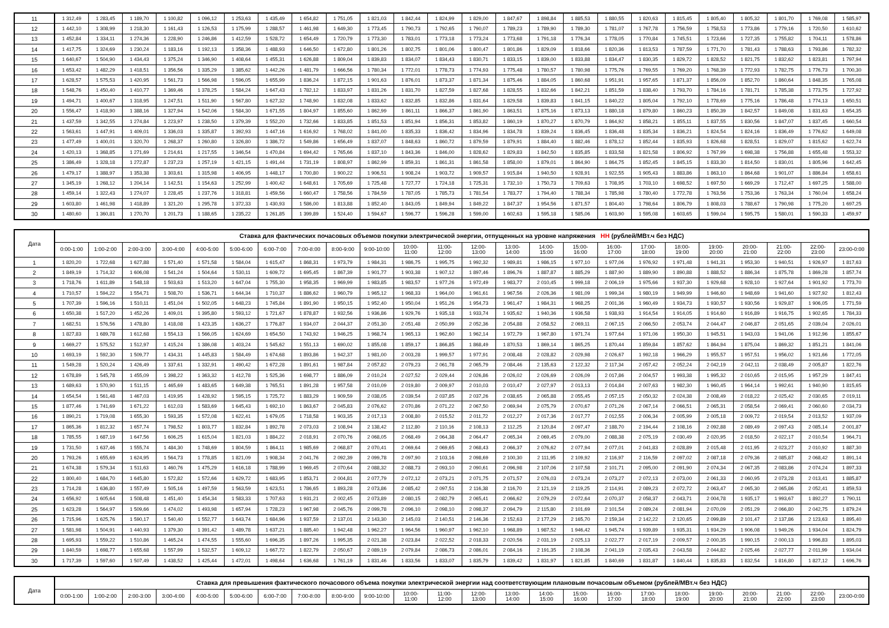| 11 | 1 312,49 | 1 283,45 | 1 189,70 | 1 100,82 | 1 096,12 | 1 253,63 | 1 435,49 | 1 654,82 | 1 751,05 | 1 821,03 | 1 842,44 | 1 824,99 | 1 829,00 | 1 847,67 | 1 898,84 | 1 885,53 | 1 880,55 | 1 820,63 | 1 815,45 | 1 805,40 | 1 805,32 | 1 801,70 | 1 769,08 | 1 585,97 |
| 12 | 1 442,10 | 1 308,99 | 1 218,30 | 1 161,43 | 1 126,53 | 1 175,99 | 1 288,57 | 1 461,98 | 1 649,30 | 1 773,45 | 1 790,73 | 1 792,65 | 1 790,07 | 1 789,23 | 1 789,90 | 1 789,30 | 1 781,07 | 1 767,78 | 1 756,59 | 1 758,53 | 1 773,86 | 1 779,16 | 1 720,50 | 1 610,62 |
| 13 | 1 452,84 | 1 334,11 | 1 274,36 | 1 228,90 | 1 246,86 | 1 412,59 | 1 528,72 | 1 654,49 | 1 720,79 | 1 773,30 | 1 783,01 | 1 773,18 | 1 773,24 | 1 773,68 | 1 791,18 | 1 776,34 | 1 778,05 | 1 770,84 | 1 745,51 | 1 723,66 | 1 727,35 | 1 755,82 | 1 704,11 | 1 578,86 |
| 14 | 1 417,75 | 1 324,69 | 1 230,24 | 1 183,16 | 1 192,13 | 1 358,36 | 1 488,93 | 1 646,50 | 1 672,80 | 1 801,26 | 1 802,75 | 1 801,06 | 1 800,47 | 1 801,86 | 1 829,09 | 1 818,66 | 1 820,36 | 1 813,53 | 1 787,59 | 1 771,70 | 1 781,43 | 1 788,63 | 1 793,86 | 1 782,32 |
| 15 | 1 640,67 | 1 504,90 | 1 434,43 | 1 375,24 | 1 346,90 | 1 408,64 | 1 455,31 | 1 626,88 | 1 809,04 | 1 839,83 | 1 834,07 | 1 834,43 | 1 830,71 | 1 833,15 | 1 839,00 | 1 833,88 | 1 834,47 | 1 830,35 | 1 829,72 | 1 828,52 | 1 821,75 | 1 832,62 | 1 823,81 | 1 797,94 |
| 16 | 1 653,42 | 1 482,29 | 1 418,51 | 1 356,56 | 1 335,29 | 1 385,62 | 1 442,26 | 1 481,79 | 1 666,56 | 1 780,34 | 1 772,01 | 1 778,73 | 1 774,93 | 1 775,48 | 1 780,57 | 1 780,98 | 1 775,76 | 1 769,55 | 1 769,20 | 1 768,39 | 1 772,93 | 1 782,75 | 1 776,73 | 1 700,30 |
| 17 | 1 628,57 | 1 575,53 | 1 420,95 | 1 561,73 | 1 566,98 | 1 596,05 | 1 655,99 | 1 836,24 | 1 872,15 | 1 901,63 | 1 876,01 | 1 873,37 | 1 871,34 | 1 875,46 | 1 884,05 | 1 860,68 | 1 951,91 | 1 957,65 | 1 871,37 | 1 856,09 | 1 852,70 | 1 860,64 | 1 848,35 | 1 765,08 |
| 18 | 1 548,76 | 1 450,40 | 1 410,77 | 1 369,46 | 1 378,25 | 1 584,24 | 1 647,43 | 1 782,12 | 1 833,97 | 1 831,26 | 1 831,70 | 1 827,59 | 1 827,68 | 1 828,55 | 1 832,66 | 1 842,21 | 1 851,59 | 1 838,40 | 1 793,70 | 1 784,16 | 1 781,71 | 1 785,38 | 1 773,75 | 1 727,92 |
| 19 | 1 494,71 | 1 400,67 | 1 318,95 | 1 247,51 | 1 511,90 | 1 567,80 | 1 627,32 | 1 748,90 | 1 832,08 | 1 833,62 | 1 832,85 | 1 832,86 | 1 831,64 | 1 829,58 | 1 839,83 | 1 841,15 | 1 840,22 | 1 805,04 | 1 792,10 | 1 778,69 | 1 775,16 | 1 786,48 | 1 774,13 | 1 650,51 |
| 20 | 1 556,47 | 1 418,90 | 1 388,16 | 1 327,94 | 1 542,06 | 1 584,30 | 1 671,55 | 1 804,97 | 1 855,60 | 1 862,99 | 1 861,11 | 1 866,37 | 1 861,90 | 1 863,51 | 1 875,16 | 1 873,13 | 1 880,18 | 1 879,80 | 1 860,23 | 1 850,39 | 1 842,57 | 1 849,08 | 1 831,63 | 1 654,35 |
| 21 | 1 437,59 | 1 342,55 | 1 274,84 | 1 223,97 | 1 238,50 | 1 379,39 | 1 552,20 | 1 732,66 | 1 833,85 | 1 851,53 | 1 851,94 | 1 856,31 | 1 853,82 | 1 860,19 | 1 870,27 | 1 870,79 | 1 864,92 | 1 858,21 | 1 855,11 | 1 837,55 | 1 830,56 | 1 847,07 | 1 837,45 | 1 660,54 |
| 22 | 1 563,61 | 1 447,91 | 1 409,01 | 1 336,03 | 1 335,87 | 1 392,93 | 1 447,16 | 1 616,92 | 1 768,02 | 1 841,00 | 1 835,33 | 1 836,42 | 1 834,96 | 1 834,78 | 1 839,24 | 1 836,45 | 1 836,48 | 1 835,34 | 1 836,21 | 1 824,54 | 1 824,16 | 1 836,49 | 1 776,62 | 1 649,08 |
| 23 | 1 477,49 | 1 400,01 | 1 320,70 | 1 268,37 | 1 260,80 | 1 326,80 | 1 386,72 | 1 549,86 | 1 656,49 | 1 837,07 | 1 848,63 | 1 860,72 | 1 879,59 | 1 879,91 | 1 884,40 | 1 882,46 | 1 878,12 | 1 852,44 | 1 835,93 | 1 826,68 | 1 828,51 | 1 829,07 | 1 815,62 | 1 622,74 |
| 24 | 1 420,13 | 1 368,85 | 1 271,69 | 1 214,61 | 1 217,55 | 1 346,54 | 1 470,84 | 1 694,42 | 1 765,66 | 1 837,10 | 1 843,36 | 1 846,00 | 1 828,62 | 1 829,83 | 1 842,50 | 1 835,85 | 1 833,58 | 1 821,58 | 1 806,92 | 1 767,99 | 1 698,38 | 1 756,88 | 1 655,48 | 1 553,32 |
| 25 | 1 386,49 | 1 328,18 | 1 272,87 | 1 237,23 | 1 257,19 | 1 421,15 | 1 491,44 | 1 731,19 | 1 808,97 | 1 862,99 | 1 859,31 | 1 861,31 | 1 861,58 | 1 858,00 | 1 879,01 | 1 864,90 | 1 864,75 | 1 852,45 | 1 845,15 | 1 833,30 | 1 814,50 | 1 830,01 | 1 805,96 | 1 642,45 |
| 26 | 1 479,17 | 1 388,97 | 1 353,38 | 1 303,61 | 1 315,98 | 1 406,95 | 1 448,17 | 1 700,80 | 1 900,22 | 1 906,51 | 1 908,24 | 1 903,72 | 1 909,57 | 1 915,84 | 1 940,50 | 1 928,91 | 1 922,55 | 1 905,43 | 1 883,86 | 1 863,10 | 1 864,68 | 1 901,07 | 1 886,84 | 1 658,61 |
| 27 | 1 345,19 | 1 268,12 | 1 204,14 | 1 142,51 | 1 154,63 | 1 252,99 | 1 400,42 | 1 648,61 | 1 705,69 | 1 725,48 | 1 727,77 | 1 724,18 | 1 725,31 | 1 732,10 | 1 750,73 | 1 709,63 | 1 708,95 | 1 703,10 | 1 698,52 | 1 697,50 | 1 669,29 | 1 712,47 | 1 697,25 | 1 588,00 |
| 28 | 1 459,14 | 1 322,43 | 1 274,07 | 1 228,45 | 1 237,76 | 1 318,81 | 1 459,56 | 1 660,47 | 1 758,56 | 1 784,59 | 1 787,05 | 1 785,73 | 1 781,54 | 1 783,77 | 1 794,40 | 1 788,34 | 1 785,98 | 1 780,40 | 1 772,78 | 1 763,56 | 1 753,36 | 1 763,34 | 1 760,04 | 1 658,24 |
| 29 | 1 603,80 | 1 461,98 | 1 418,89 | 1 321,20 | 1 295,78 | 1 372,33 | 1 430,93 | 1 586,00 | 1 813,88 | 1 852,40 | 1 843,05 | 1 849,94 | 1 849,22 | 1 847,37 | 1 954,56 | 1 871,57 | 1 804,40 | 1 798,64 | 1 806,79 | 1 808,03 | 1 788,67 | 1 790,98 | 1 775,20 | 1 697,25 |
| 30 | 1 480,60 | 1 360,81 | 1 270,70 | 1 201,73 | 1 188,65 | 1 235,22 | 1 261,85 | 1 399,89 | 1 524,40 | 1 594,67 | 1 596,77 | 1 596,28 | 1 599,00 | 1 602,63 | 1 595,18 | 1 585,06 | 1 603,90 | 1 595,08 | 1 603,65 | 1 599,04 | 1 595,75 | 1 580,01 | 1 590,33 | 1 459,97 |
| Дата | Ставка для фактических почасовых объемов покупки электрической энергии, отпущенных на уровне напряжения НН (рублей/МВт.ч без НДС) | | | | | | | | | | | | | | | | | | | | | | | |
| --- | --- | --- | --- | --- | --- | --- | --- | --- | --- | --- | --- | --- | --- | --- | --- | --- | --- | --- | --- | --- | --- | --- | --- | --- |
| | 0:00-1:00 | 1:00-2:00 | 2:00-3:00 | 3:00-4:00 | 4:00-5:00 | 5:00-6:00 | 6:00-7:00 | 7:00-8:00 | 8:00-9:00 | 9:00-10:00 | 10:00- 11:00 | 11:00- 12:00 | 12:00- 13:00 | 13:00- 14:00 | 14:00- 15:00 | 15:00- 16:00 | 16:00- 17:00 | 17:00- 18:00 | 18:00- 19:00 | 19:00- 20:00 | 20:00- 21:00 | 21:00- 22:00 | 22:00- 23:00 | 23:00-0:00 |
| 1 | 1 820,20 | 1 722,68 | 1 627,88 | 1 571,40 | 1 571,58 | 1 584,04 | 1 615,47 | 1 868,31 | 1 973,79 | 1 984,31 | 1 986,75 | 1 995,75 | 1 992,32 | 1 989,81 | 1 986,15 | 1 977,10 | 1 977,06 | 1 976,92 | 1 971,48 | 1 941,31 | 1 953,30 | 1 940,51 | 1 926,97 | 1 817,63 |
| 2 | 1 849,19 | 1 714,32 | 1 606,08 | 1 541,24 | 1 504,64 | 1 530,11 | 1 609,72 | 1 695,45 | 1 867,39 | 1 901,77 | 1 903,38 | 1 907,12 | 1 897,46 | 1 896,76 | 1 887,87 | 1 885,29 | 1 887,90 | 1 889,90 | 1 890,88 | 1 888,52 | 1 886,34 | 1 875,78 | 1 869,28 | 1 857,74 |
| 3 | 1 718,76 | 1 611,89 | 1 548,18 | 1 503,63 | 1 513,20 | 1 647,04 | 1 755,30 | 1 958,35 | 1 969,99 | 1 983,85 | 1 983,57 | 1 977,26 | 1 972,49 | 1 983,77 | 2 010,45 | 1 999,18 | 2 006,19 | 1 975,66 | 1 937,30 | 1 929,68 | 1 928,10 | 1 927,64 | 1 901,92 | 1 773,70 |
| 4 | 1 710,57 | 1 594,22 | 1 554,71 | 1 508,70 | 1 536,71 | 1 644,34 | 1 710,37 | 1 886,62 | 1 960,79 | 1 965,12 | 1 968,33 | 1 964,00 | 1 961,61 | 1 967,56 | 2 026,36 | 1 981,09 | 1 999,34 | 1 980,19 | 1 949,99 | 1 946,60 | 1 948,69 | 1 941,60 | 1 927,92 | 1 812,43 |
| 5 | 1 707,39 | 1 596,16 | 1 510,11 | 1 451,04 | 1 502,05 | 1 648,23 | 1 745,84 | 1 891,90 | 1 950,15 | 1 952,40 | 1 950,04 | 1 951,26 | 1 954,73 | 1 961,47 | 1 984,31 | 1 968,25 | 2 001,36 | 1 960,49 | 1 934,73 | 1 930,57 | 1 930,56 | 1 929,87 | 1 906,05 | 1 771,59 |
| 6 | 1 650,38 | 1 517,20 | 1 452,26 | 1 409,01 | 1 395,80 | 1 593,12 | 1 721,67 | 1 878,87 | 1 932,56 | 1 936,86 | 1 929,76 | 1 935,18 | 1 933,74 | 1 935,62 | 1 940,36 | 1 936,58 | 1 938,93 | 1 914,54 | 1 914,05 | 1 914,60 | 1 916,89 | 1 916,75 | 1 902,65 | 1 784,33 |
| 7 | 1 682,51 | 1 576,56 | 1 478,80 | 1 418,08 | 1 423,35 | 1 636,27 | 1 776,87 | 1 934,07 | 2 044,37 | 2 051,30 | 2 051,48 | 2 050,99 | 2 052,36 | 2 054,88 | 2 058,52 | 2 069,11 | 2 067,15 | 2 066,50 | 2 053,74 | 2 044,47 | 2 046,87 | 2 051,65 | 2 039,04 | 2 026,01 |
| 8 | 1 827,83 | 1 689,78 | 1 612,68 | 1 554,13 | 1 566,05 | 1 624,69 | 1 654,50 | 1 743,92 | 1 946,25 | 1 968,74 | 1 965,13 | 1 962,60 | 1 962,14 | 1 972,79 | 1 967,80 | 1 971,74 | 1 977,64 | 1 971,06 | 1 950,30 | 1 945,51 | 1 943,03 | 1 941,06 | 1 912,96 | 1 855,67 |
| 9 | 1 669,27 | 1 575,52 | 1 512,97 | 1 415,24 | 1 386,08 | 1 403,24 | 1 545,62 | 1 551,13 | 1 690,02 | 1 855,08 | 1 859,17 | 1 866,85 | 1 868,49 | 1 870,53 | 1 869,14 | 1 865,25 | 1 870,44 | 1 859,84 | 1 857,62 | 1 864,94 | 1 875,04 | 1 869,32 | 1 851,21 | 1 841,06 |
| 10 | 1 693,19 | 1 592,30 | 1 509,77 | 1 434,31 | 1 445,83 | 1 584,49 | 1 674,68 | 1 893,86 | 1 942,37 | 1 981,00 | 2 003,28 | 1 999,57 | 1 977,91 | 2 008,48 | 2 028,82 | 2 029,98 | 2 026,67 | 1 992,18 | 1 966,29 | 1 955,57 | 1 957,51 | 1 956,02 | 1 921,66 | 1 772,05 |
| 11 | 1 549,28 | 1 520,24 | 1 426,49 | 1 337,61 | 1 332,91 | 1 490,42 | 1 672,28 | 1 891,61 | 1 987,84 | 2 057,82 | 2 079,23 | 2 061,78 | 2 065,79 | 2 084,46 | 2 135,63 | 2 122,32 | 2 117,34 | 2 057,42 | 2 052,24 | 2 042,19 | 2 042,11 | 2 038,49 | 2 005,87 | 1 822,76 |
| 12 | 1 678,89 | 1 545,78 | 1 455,09 | 1 398,22 | 1 363,32 | 1 412,78 | 1 525,36 | 1 698,77 | 1 886,09 | 2 010,24 | 2 027,52 | 2 029,44 | 2 026,86 | 2 026,02 | 2 026,69 | 2 026,09 | 2 017,86 | 2 004,57 | 1 993,38 | 1 995,32 | 2 010,65 | 2 015,95 | 1 957,29 | 1 847,41 |
| 13 | 1 689,63 | 1 570,90 | 1 511,15 | 1 465,69 | 1 483,65 | 1 649,38 | 1 765,51 | 1 891,28 | 1 957,58 | 2 010,09 | 2 019,80 | 2 009,97 | 2 010,03 | 2 010,47 | 2 027,97 | 2 013,13 | 2 014,84 | 2 007,63 | 1 982,30 | 1 960,45 | 1 964,14 | 1 992,61 | 1 940,90 | 1 815,65 |
| 14 | 1 654,54 | 1 561,48 | 1 467,03 | 1 419,95 | 1 428,92 | 1 595,15 | 1 725,72 | 1 883,29 | 1 909,59 | 2 038,05 | 2 039,54 | 2 037,85 | 2 037,26 | 2 038,65 | 2 065,88 | 2 055,45 | 2 057,15 | 2 050,32 | 2 024,38 | 2 008,49 | 2 018,22 | 2 025,42 | 2 030,65 | 2 019,11 |
| 15 | 1 877,46 | 1 741,69 | 1 671,22 | 1 612,03 | 1 583,69 | 1 645,43 | 1 692,10 | 1 863,67 | 2 045,83 | 2 076,62 | 2 070,86 | 2 071,22 | 2 067,50 | 2 069,94 | 2 075,79 | 2 070,67 | 2 071,26 | 2 067,14 | 2 066,51 | 2 065,31 | 2 058,54 | 2 069,41 | 2 060,60 | 2 034,73 |
| 16 | 1 890,21 | 1 719,08 | 1 655,30 | 1 593,35 | 1 572,08 | 1 622,41 | 1 679,05 | 1 718,58 | 1 903,35 | 2 017,13 | 2 008,80 | 2 015,52 | 2 011,72 | 2 012,27 | 2 017,36 | 2 017,77 | 2 012,55 | 2 006,34 | 2 005,99 | 2 005,18 | 2 009,72 | 2 019,54 | 2 013,52 | 1 937,09 |
| 17 | 1 865,36 | 1 812,32 | 1 657,74 | 1 798,52 | 1 803,77 | 1 832,84 | 1 892,78 | 2 073,03 | 2 108,94 | 2 138,42 | 2 112,80 | 2 110,16 | 2 108,13 | 2 112,25 | 2 120,84 | 2 097,47 | 2 188,70 | 2 194,44 | 2 108,16 | 2 092,88 | 2 089,49 | 2 097,43 | 2 085,14 | 2 001,87 |
| 18 | 1 785,55 | 1 687,19 | 1 647,56 | 1 606,25 | 1 615,04 | 1 821,03 | 1 884,22 | 2 018,91 | 2 070,76 | 2 068,05 | 2 068,49 | 2 064,38 | 2 064,47 | 2 065,34 | 2 069,45 | 2 079,00 | 2 088,38 | 2 075,19 | 2 030,49 | 2 020,95 | 2 018,50 | 2 022,17 | 2 010,54 | 1 964,71 |
| 19 | 1 731,50 | 1 637,46 | 1 555,74 | 1 484,30 | 1 748,69 | 1 804,59 | 1 864,11 | 1 985,69 | 2 068,87 | 2 070,41 | 2 069,64 | 2 069,65 | 2 068,43 | 2 066,37 | 2 076,62 | 2 077,94 | 2 077,01 | 2 041,83 | 2 028,89 | 2 015,48 | 2 011,95 | 2 023,27 | 2 010,92 | 1 887,30 |
| 20 | 1 793,26 | 1 655,69 | 1 624,95 | 1 564,73 | 1 778,85 | 1 821,09 | 1 908,34 | 2 041,76 | 2 092,39 | 2 099,78 | 2 097,90 | 2 103,16 | 2 098,69 | 2 100,30 | 2 111,95 | 2 109,92 | 2 116,97 | 2 116,59 | 2 097,02 | 2 087,18 | 2 079,36 | 2 085,87 | 2 068,42 | 1 891,14 |
| 21 | 1 674,38 | 1 579,34 | 1 511,63 | 1 460,76 | 1 475,29 | 1 616,18 | 1 788,99 | 1 969,45 | 2 070,64 | 2 088,32 | 2 088,73 | 2 093,10 | 2 090,61 | 2 096,98 | 2 107,06 | 2 107,58 | 2 101,71 | 2 095,00 | 2 091,90 | 2 074,34 | 2 067,35 | 2 083,86 | 2 074,24 | 1 897,33 |
| 22 | 1 800,40 | 1 684,70 | 1 645,80 | 1 572,82 | 1 572,66 | 1 629,72 | 1 683,95 | 1 853,71 | 2 004,81 | 2 077,79 | 2 072,12 | 2 073,21 | 2 071,75 | 2 071,57 | 2 076,03 | 2 073,24 | 2 073,27 | 2 072,13 | 2 073,00 | 2 061,33 | 2 060,95 | 2 073,28 | 2 013,41 | 1 885,87 |
| 23 | 1 714,28 | 1 636,80 | 1 557,49 | 1 505,16 | 1 497,59 | 1 563,59 | 1 623,51 | 1 786,65 | 1 893,28 | 2 073,86 | 2 085,42 | 2 097,51 | 2 116,38 | 2 116,70 | 2 121,19 | 2 119,25 | 2 114,91 | 2 089,23 | 2 072,72 | 2 063,47 | 2 065,30 | 2 065,86 | 2 052,41 | 1 859,53 |
| 24 | 1 656,92 | 1 605,64 | 1 508,48 | 1 451,40 | 1 454,34 | 1 583,33 | 1 707,63 | 1 931,21 | 2 002,45 | 2 073,89 | 2 080,15 | 2 082,79 | 2 065,41 | 2 066,62 | 2 079,29 | 2 072,64 | 2 070,37 | 2 058,37 | 2 043,71 | 2 004,78 | 1 935,17 | 1 993,67 | 1 892,27 | 1 790,11 |
| 25 | 1 623,28 | 1 564,97 | 1 509,66 | 1 474,02 | 1 493,98 | 1 657,94 | 1 728,23 | 1 967,98 | 2 045,76 | 2 099,78 | 2 096,10 | 2 098,10 | 2 098,37 | 2 094,79 | 2 115,80 | 2 101,69 | 2 101,54 | 2 089,24 | 2 081,94 | 2 070,09 | 2 051,29 | 2 066,80 | 2 042,75 | 1 879,24 |
| 26 | 1 715,96 | 1 625,76 | 1 590,17 | 1 540,40 | 1 552,77 | 1 643,74 | 1 684,96 | 1 937,59 | 2 137,01 | 2 143,30 | 2 145,03 | 2 140,51 | 2 146,36 | 2 152,63 | 2 177,29 | 2 165,70 | 2 159,34 | 2 142,22 | 2 120,65 | 2 099,89 | 2 101,47 | 2 137,86 | 2 123,63 | 1 895,40 |
| 27 | 1 581,98 | 1 504,91 | 1 440,93 | 1 379,30 | 1 391,42 | 1 489,78 | 1 637,21 | 1 885,40 | 1 942,48 | 1 962,27 | 1 964,56 | 1 960,97 | 1 962,10 | 1 968,89 | 1 987,52 | 1 946,42 | 1 945,74 | 1 939,89 | 1 935,31 | 1 934,29 | 1 906,08 | 1 949,26 | 1 934,04 | 1 824,79 |
| 28 | 1 695,93 | 1 559,22 | 1 510,86 | 1 465,24 | 1 474,55 | 1 555,60 | 1 696,35 | 1 897,26 | 1 995,35 | 2 021,38 | 2 023,84 | 2 022,52 | 2 018,33 | 2 020,56 | 2 031,19 | 2 025,13 | 2 022,77 | 2 017,19 | 2 009,57 | 2 000,35 | 1 990,15 | 2 000,13 | 1 996,83 | 1 895,03 |
| 29 | 1 840,59 | 1 698,77 | 1 655,68 | 1 557,99 | 1 532,57 | 1 609,12 | 1 667,72 | 1 822,79 | 2 050,67 | 2 089,19 | 2 079,84 | 2 086,73 | 2 086,01 | 2 084,16 | 2 191,35 | 2 108,36 | 2 041,19 | 2 035,43 | 2 043,58 | 2 044,82 | 2 025,46 | 2 027,77 | 2 011,99 | 1 934,04 |
| 30 | 1 717,39 | 1 597,60 | 1 507,49 | 1 438,52 | 1 425,44 | 1 472,01 | 1 498,64 | 1 636,68 | 1 761,19 | 1 831,46 | 1 833,56 | 1 833,07 | 1 835,79 | 1 839,42 | 1 831,97 | 1 821,85 | 1 840,69 | 1 831,87 | 1 840,44 | 1 835,83 | 1 832,54 | 1 816,80 | 1 827,12 | 1 696,76 |
| Дата | Ставка для превышения фактического почасового объема покупки электрической энергии над соответствующим плановым почасовым объемом (рублей/МВт.ч без НДС) | | | | | | | | | | | | | | | | | | | | | | | |
| --- | --- | --- | --- | --- | --- | --- | --- | --- | --- | --- | --- | --- | --- | --- | --- | --- | --- | --- | --- | --- | --- | --- | --- | --- |
| | 0:00-1:00 | 1:00-2:00 | 2:00-3:00 | 3:00-4:00 | 4:00-5:00 | 5:00-6:00 | 6:00-7:00 | 7:00-8:00 | 8:00-9:00 | 9:00-10:00 | 10:00- 11:00 | 11:00- 12:00 | 12:00- 13:00 | 13:00- 14:00 | 14:00- 15:00 | 15:00- 16:00 | 16:00- 17:00 | 17:00- 18:00 | 18:00- 19:00 | 19:00- 20:00 | 20:00- 21:00 | 21:00- 22:00 | 22:00- 23:00 | 23:00-0:00 |